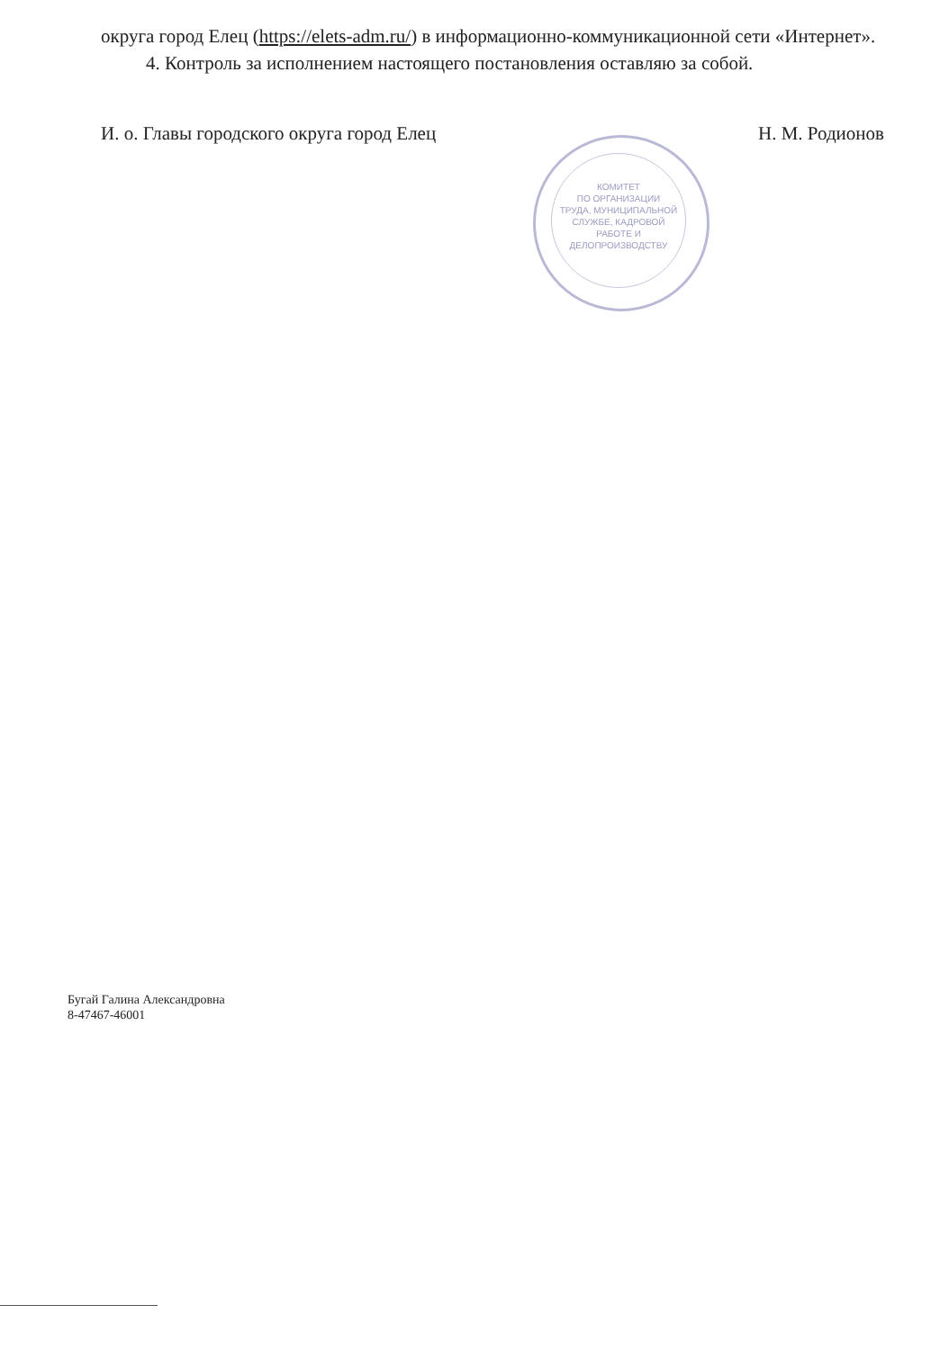КОМИТЕТ
ПО ОРГАНИЗАЦИИ
ТРУДА, МУНИЦИПАЛЬНОЙ
СЛУЖБЕ, КАДРОВОЙ
РАБОТЕ И
ДЕЛОПРОИЗВОДСТВУ
округа город Елец (https://elets-adm.ru/) в информационно-коммуникационной сети «Интернет».
4. Контроль за исполнением настоящего постановления оставляю за собой.
И. о. Главы городского округа город Елец Н. М. Родионов
Бугай Галина Александровна
8-47467-46001